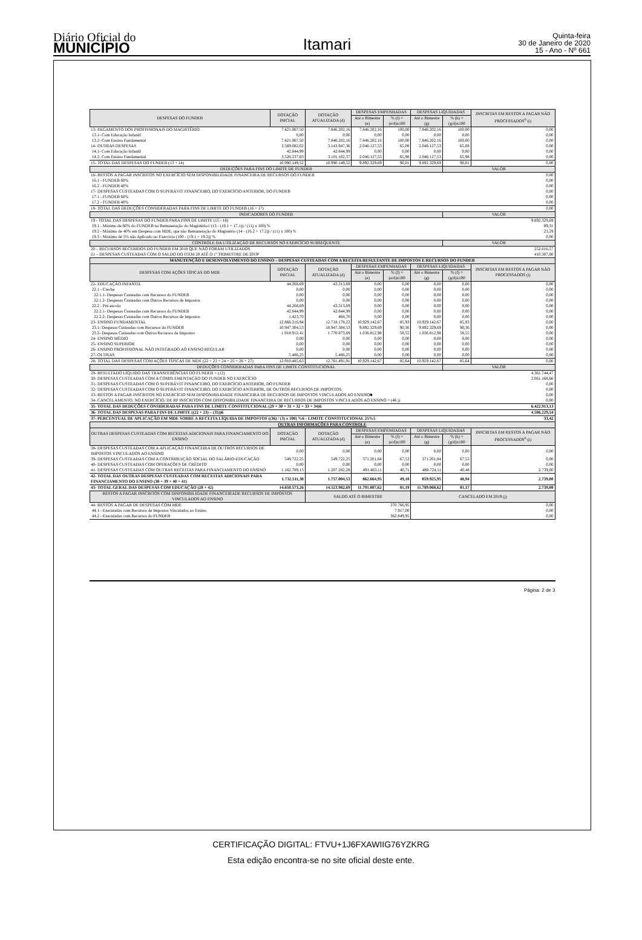Diário Oficial do
MUNICÍPIO
Itamari
Quinta-feira
30 de Janeiro de 2020
15 - Ano - Nº 661
| DESPESAS DO FUNDEB | DOTAÇÃO INICIAL | DOTAÇÃO ATUALIZADA (d) | DESPESAS EMPENHADAS | | DESPESAS LIQUIDADAS | | INSCRITAS EM RESTOS A PAGAR NÃO PROCESSADOS<sup>6</sup> (i) |
| --- | --- | --- | --- | --- | --- | --- | --- |
| | | | Até o Bimestre (e) | % (f) = (e/d)x100 | Até o Bimestre (g) | % (h) = (g/d)x100 | |
| 13- PAGAMENTO DOS PROFISSIONAIS DO MAGISTÉRIO | 7.421.067,50 | 7.846.202,16 | 7.846.202,16 | 100,00 | 7.846.202,16 | 100,00 | 0,00 |
| 13.1- Com Educação Infantil | 0,00 | 0,00 | 0,00 | 0,00 | 0,00 | 0,00 | 0,00 |
| 13.2- Com Ensino Fundamental | 7.421.067,50 | 7.846.202,16 | 7.846.202,16 | 100,00 | 7.846.202,16 | 100,00 | 0,00 |
| 14- OUTRAS DESPESAS | 3.569.082,02 | 3.143.947,36 | 2.046.127,53 | 65,08 | 2.046.127,53 | 65,08 | 0,00 |
| 14.1- Com Educação Infantil | 42.844,99 | 42.844,99 | 0,00 | 0,00 | 0,00 | 0,00 | 0,00 |
| 14.2- Com Ensino Fundamental | 3.526.237,03 | 3.101.102,37 | 2.046.127,53 | 65,98 | 2.046.127,53 | 65,98 | 0,00 |
| 15- TOTAL DAS DESPESAS DO FUNDEB (13 + 14) | 10.990.149,52 | 10.990.149,52 | 9.892.329,69 | 90,01 | 9.892.329,69 | 90,01 | 0,00 |
| DEDUÇÕES PARA FINS DO LIMITE DE FUNDEB | | | | | | VALOR | |
| 16- RESTOS A PAGAR INSCRITOS NO EXERCÍCIO SEM DISPONIBILIDADE FINANCEIRA DE RECURSOS DO FUNDEB | | | | | | 0,00 | |
| 16.1 - FUNDEB 60% | | | | | | 0,00 | |
| 16.2 - FUNDEB 40% | | | | | | 0,00 | |
| 17- DESPESAS CUSTEADAS COM O SUPERÁVIT FINANCEIRO, DO EXERCÍCIO ANTERIOR, DO FUNDEB | | | | | | 0,00 | |
| 17.1 - FUNDEB 60% | | | | | | 0,00 | |
| 17.2 - FUNDEB 40% | | | | | | 0,00 | |
| 18- TOTAL DAS DEDUÇÕES CONSIDERADAS PARA FINS DE LIMITE DO FUNDEB (16 + 17) | | | | | | 0,00 | |
| INDICADORES DO FUNDEB | | | | | | VALOR | |
| 19 - TOTAL DAS DESPESAS DO FUNDEB PARA FINS DE LIMITE (15 - 18) | | | | | | 9.892.329,69 | |
| 19.1 - Mínimo de 60% do FUNDEB na Remuneração do Magistério1 (13 - (16.1 + 17.1)) / (11) x 100) % | | | | | | 89,31 | |
| 19.2 - Máximo de 40% em Despesa com MDE, que não Remuneração do Magistério (14 - (16.2 + 17.2)) / (11) x 100) % | | | | | | 23,29 | |
| 19.3 - Máximo de 5% não Aplicado no Exercício (100 - (19.1 + 19.2)) % | | | | | | 0,00 | |
| CONTROLE DA UTILIZAÇÃO DE RECURSOS NO EXERCÍCIO SUBSEQUENTE | | | | | | VALOR | |
| 20 – RECURSOS RECEBIDOS DO FUNDEB EM 2018 QUE NÃO FORAM UTILIZADOS | | | | | | 252.616,57 | |
| 21 – DESPESAS CUSTEADAS COM O SALDO DO ITEM 20 ATÉ O 1º TRIMESTRE DE 2019² | | | | | | 410.307,00 | |
| MANUTENÇÃO E DESENVOLVIMENTO DO ENSINO – DESPESAS CUSTEADAS COM A RECEITA RESULTANTE DE IMPOSTOS E RECURSOS DO FUNDEB | | | | | | | |
| DESPESAS COM AÇÕES TÍPICAS DO MDE | DOTAÇÃO INICIAL | DOTAÇÃO ATUALIZADA (d) | DESPESAS EMPENHADAS | | DESPESAS LIQUIDADAS | | INSCRITAS EM RESTOS A PAGAR NÃO PROCESSADOS (i) |
| | | | Até o Bimestre (e) | % (f) = (e/d)x100 | Até o Bimestre (g) | % (f) = (g/d)x100 | |
| 22- EDUCAÇÃO INFANTIL | 44.268,69 | 43.313,69 | 0,00 | 0,00 | 0,00 | 0,00 | 0,00 |
| 22.1 - Creche | 0,00 | 0,00 | 0,00 | 0,00 | 0,00 | 0,00 | 0,00 |
| 22.1.1- Despesas Custeadas com Recursos do FUNDEB | 0,00 | 0,00 | 0,00 | 0,00 | 0,00 | 0,00 | 0,00 |
| 22.1.2- Despesas Custeadas com Outros Recursos de Impostos | 0,00 | 0,00 | 0,00 | 0,00 | 0,00 | 0,00 | 0,00 |
| 22.2 - Pré-escola | 44.268,69 | 43.313,69 | 0,00 | 0,00 | 0,00 | 0,00 | 0,00 |
| 22.2.1- Despesas Custeadas com Recursos do FUNDEB | 42.844,99 | 42.844,99 | 0,00 | 0,00 | 0,00 | 0,00 | 0,00 |
| 22.2.2- Despesas Custeadas com Outros Recursos de Impostos | 1.423,70 | 468,70 | 0,00 | 0,00 | 0,00 | 0,00 | 0,00 |
| 23- ENSINO FUNDAMENTAL | 12.866.216,94 | 12.718.178,22 | 10.929.142,67 | 85,93 | 10.929.142,67 | 85,93 | 0,00 |
| 23.1- Despesas Custeadas com Recursos do FUNDEB | 10.947.304,53 | 10.947.304,53 | 9.892.329,69 | 90,36 | 9.892.329,69 | 90,36 | 0,00 |
| 23.2- Despesas Custeadas com Outros Recursos de Impostos | 1.918.912,41 | 1.770.873,69 | 1.036.812,98 | 58,55 | 1.036.812,98 | 58,55 | 0,00 |
| 24- ENSINO MÉDIO | 0,00 | 0,00 | 0,00 | 0,00 | 0,00 | 0,00 | 0,00 |
| 25- ENSINO SUPERIOR | 0,00 | 0,00 | 0,00 | 0,00 | 0,00 | 0,00 | 0,00 |
| 26- ENSINO PROFISSIONAL NÃO INTEGRADO AO ENSINO REGULAR | 0,00 | 0,00 | 0,00 | 0,00 | 0,00 | 0,00 | 0,00 |
| 27- OUTRAS | 5.486,25 | 5.486,25 | 0,00 | 0,00 | 0,00 | 0,00 | 0,00 |
| 28- TOTAL DAS DESPESAS COM AÇÕES TÍPICAS DE MDE (22 + 23 + 24 + 25 + 26 + 27) | 12.910.485,63 | 12.761.491,91 | 10.929.142,67 | 85,64 | 10.929.142,67 | 85,64 | 0,00 |
| DEDUÇÕES CONSIDERADAS PARA FINS DE LIMITE CONSTITUCIONAL | | | | | | VALOR | |
| 29- RESULTADO LÍQUIDO DAS TRANSFERÊNCIAS DO FUNDEB = (12) | | | | | | 4.361.744,47 | |
| 30- DESPESAS CUSTEADAS COM A COMPLEMENTAÇÃO DO FUNDEB NO EXERCÍCIO | | | | | | 2.061.168,66 | |
| 31- DESPESAS CUSTEADAS COM O SUPERÁVIT FINANCEIRO, DO EXERCÍCIO ANTERIOR, DO FUNDEB | | | | | | 0,00 | |
| 32- DESPESAS CUSTEADAS COM O SUPERÁVIT FINANCEIRO, DO EXERCÍCIO ANTERIOR, DE OUTROS RECURSOS DE IMPOSTOS | | | | | | 0,00 | |
| 33- RESTOS A PAGAR INSCRITOS NO EXERCÍCIO SEM DISPONIBILIDADE FINANCEIRA DE RECURSOS DE IMPOSTOS VINCULADOS AO ENSINO■ | | | | | | 0,00 | |
| 34- CANCELAMENTO, NO EXERCÍCIO, DE RP INSCRITOS COM DISPONIBILIDADE FINANCEIRA DE RECURSOS DE IMPOSTOS VINCULADOS AO ENSINO = (46 j) | | | | | | 0,00 | |
| 35- TOTAL DAS DEDUÇÕES CONSIDERADAS PARA FINS DE LIMITE CONSTITUCIONAL (29 + 30 + 31 + 32 + 33 + 34)6 | | | | | | 6.422.913,13 | |
| 36- TOTAL DAS DESPESAS PARA FINS DE LIMITE ((22 + 23) – (35))6 | | | | | | 4.506.229,54 | |
| 37- PERCENTUAL DE APLICAÇÃO EM MDE SOBRE A RECEITA LÍQUIDA DE IMPOSTOS ((36) / (3) x 100) %6 - LIMITE CONSTITUCIONAL 25%5 | | | | | | 33,42 | |
| OUTRAS INFORMAÇÕES PARA CONTROLE | | | | | | | |
| OUTRAS DESPESAS CUSTEADAS COM RECEITAS ADICIONAIS PARA FINANCIAMENTO DO ENSINO | DOTAÇÃO INICIAL | DOTAÇÃO ATUALIZADA (d) | DESPESAS EMPENHADAS | | DESPESAS LIQUIDADAS | | INSCRITAS EM RESTOS A PAGAR NÃO PROCESSADOS<sup>6</sup> (i) |
| | | | Até o Bimestre (e) | % (f) = (e/d)x100 | Até o Bimestre (g) | % (h) = (g/d)x100 | |
| 38- DESPESAS CUSTEADAS COM A APLICAÇÃO FINANCEIRA DE OUTROS RECURSOS DE IMPOSTOS VINCULADOS AO ENSINO | 0,00 | 0,00 | 0,00 | 0,00 | 0,00 | 0,00 | 0,00 |
| 39- DESPESAS CUSTEADAS COM A CONTRIBUIÇÃO SOCIAL DO SALÁRIO-EDUCAÇÃO | 549.722,25 | 549.722,25 | 371.201,84 | 67,53 | 371.201,84 | 67,53 | 0,00 |
| 40- DESPESAS CUSTEADAS COM OPERAÇÕES DE CRÉDITO | 0,00 | 0,00 | 0,00 | 0,00 | 0,00 | 0,00 | 0,00 |
| 41- DESPESAS CUSTEADAS COM OUTRAS RECEITAS PARA FINANCIAMENTO DO ENSINO | 1.182.789,13 | 1.207.282,28 | 491.463,11 | 40,71 | 488.724,11 | 40,48 | 2.739,00 |
| 42- TOTAL DAS OUTRAS DESPESAS CUSTEADAS COM RECEITAS ADICIONAIS PARA FINANCIAMENTO DO ENSINO (38 + 39 + 40 + 41) | 1.732.511,38 | 1.757.004,53 | 862.664,95 | 49,10 | 859.925,95 | 48,94 | 2.739,00 |
| 43- TOTAL GERAL DAS DESPESAS COM EDUCAÇÃO (28 + 42) | 14.650.573,26 | 14.523.982,69 | 11.791.807,62 | 81,19 | 11.789.068,62 | 81,17 | 2.739,00 |
| RESTOS A PAGAR INSCRITOS COM DISPONIBILIDADE FINANCEIRADE RECURSOS DE IMPOSTOS VINCULADOS AO ENSINO | | SALDO ATÉ O BIMESTRE | | | CANCELADO EM 2019 (j) | | |
| 44- RESTOS A PAGAR DE DESPESAS COM MDE | | 370.766,95 | | | 0,00 | | |
| 44.1 - Executadas com Recursos de Impostos Vinculados ao Ensino | | 7.917,00 | | | 0,00 | | |
| 44.2 - Executadas com Recursos do FUNDEB | | 362.849,95 | | | 0,00 | | |
Página: 2 de 3
CERTIFICAÇÃO DIGITAL: FTVU+1J6FXAWIIG76YZKRG
Esta edição encontra-se no site oficial deste ente.